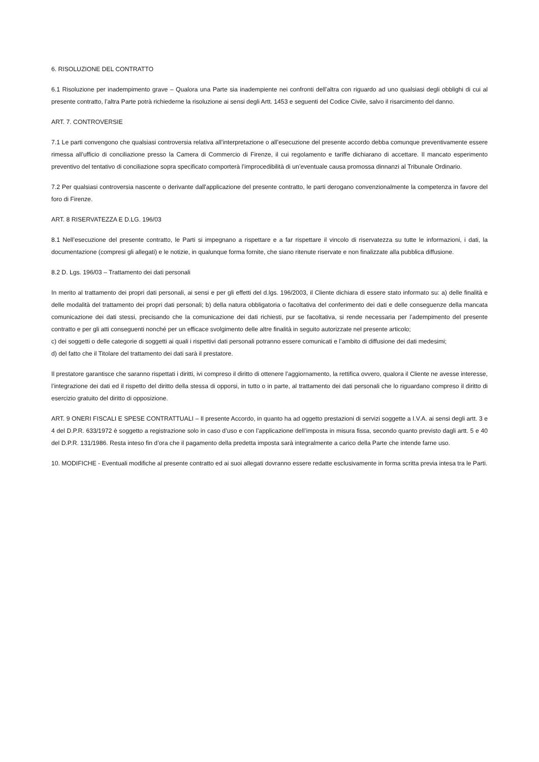6. RISOLUZIONE DEL CONTRATTO
6.1 Risoluzione per inadempimento grave – Qualora una Parte sia inadempiente nei confronti dell’altra con riguardo ad uno qualsiasi degli obblighi di cui al presente contratto, l’altra Parte potrà richiederne la risoluzione ai sensi degli Artt. 1453 e seguenti del Codice Civile, salvo il risarcimento del danno.
ART. 7. CONTROVERSIE
7.1 Le parti convengono che qualsiasi controversia relativa all’interpretazione o all’esecuzione del presente accordo debba comunque preventivamente essere rimessa all’ufficio di conciliazione presso la Camera di Commercio di Firenze, il cui regolamento e tariffe dichiarano di accettare. Il mancato esperimento preventivo del tentativo di conciliazione sopra specificato comporterà l’improcedibilità di un’eventuale causa promossa dinnanzi al Tribunale Ordinario.
7.2 Per qualsiasi controversia nascente o derivante dall'applicazione del presente contratto, le parti derogano convenzionalmente la competenza in favore del foro di Firenze.
ART. 8 RISERVATEZZA E D.LG. 196/03
8.1 Nell’esecuzione del presente contratto, le Parti si impegnano a rispettare e a far rispettare il vincolo di riservatezza su tutte le informazioni, i dati, la documentazione (compresi gli allegati) e le notizie, in qualunque forma fornite, che siano ritenute riservate e non finalizzate alla pubblica diffusione.
8.2 D. Lgs. 196/03 – Trattamento dei dati personali
In merito al trattamento dei propri dati personali, ai sensi e per gli effetti del d.lgs. 196/2003, il Cliente dichiara di essere stato informato su: a) delle finalità e delle modalità del trattamento dei propri dati personali; b) della natura obbligatoria o facoltativa del conferimento dei dati e delle conseguenze della mancata comunicazione dei dati stessi, precisando che la comunicazione dei dati richiesti, pur se facoltativa, si rende necessaria per l’adempimento del presente contratto e per gli atti conseguenti nonché per un efficace svolgimento delle altre finalità in seguito autorizzate nel presente articolo;
c) dei soggetti o delle categorie di soggetti ai quali i rispettivi dati personali potranno essere comunicati e l’ambito di diffusione dei dati medesimi;
d) del fatto che il Titolare del trattamento dei dati sarà il prestatore.
Il prestatore garantisce che saranno rispettati i diritti, ivi compreso il diritto di ottenere l’aggiornamento, la rettifica ovvero, qualora il Cliente ne avesse interesse, l’integrazione dei dati ed il rispetto del diritto della stessa di opporsi, in tutto o in parte, al trattamento dei dati personali che lo riguardano compreso il diritto di esercizio gratuito del diritto di opposizione.
ART. 9 ONERI FISCALI E SPESE CONTRATTUALI – Il presente Accordo, in quanto ha ad oggetto prestazioni di servizi soggette a I.V.A. ai sensi degli artt. 3 e 4 del D.P.R. 633/1972 è soggetto a registrazione solo in caso d’uso e con l’applicazione dell’imposta in misura fissa, secondo quanto previsto dagli artt. 5 e 40 del D.P.R. 131/1986. Resta inteso fin d’ora che il pagamento della predetta imposta sarà integralmente a carico della Parte che intende farne uso.
10. MODIFICHE - Eventuali modifiche al presente contratto ed ai suoi allegati dovranno essere redatte esclusivamente in forma scritta previa intesa tra le Parti.